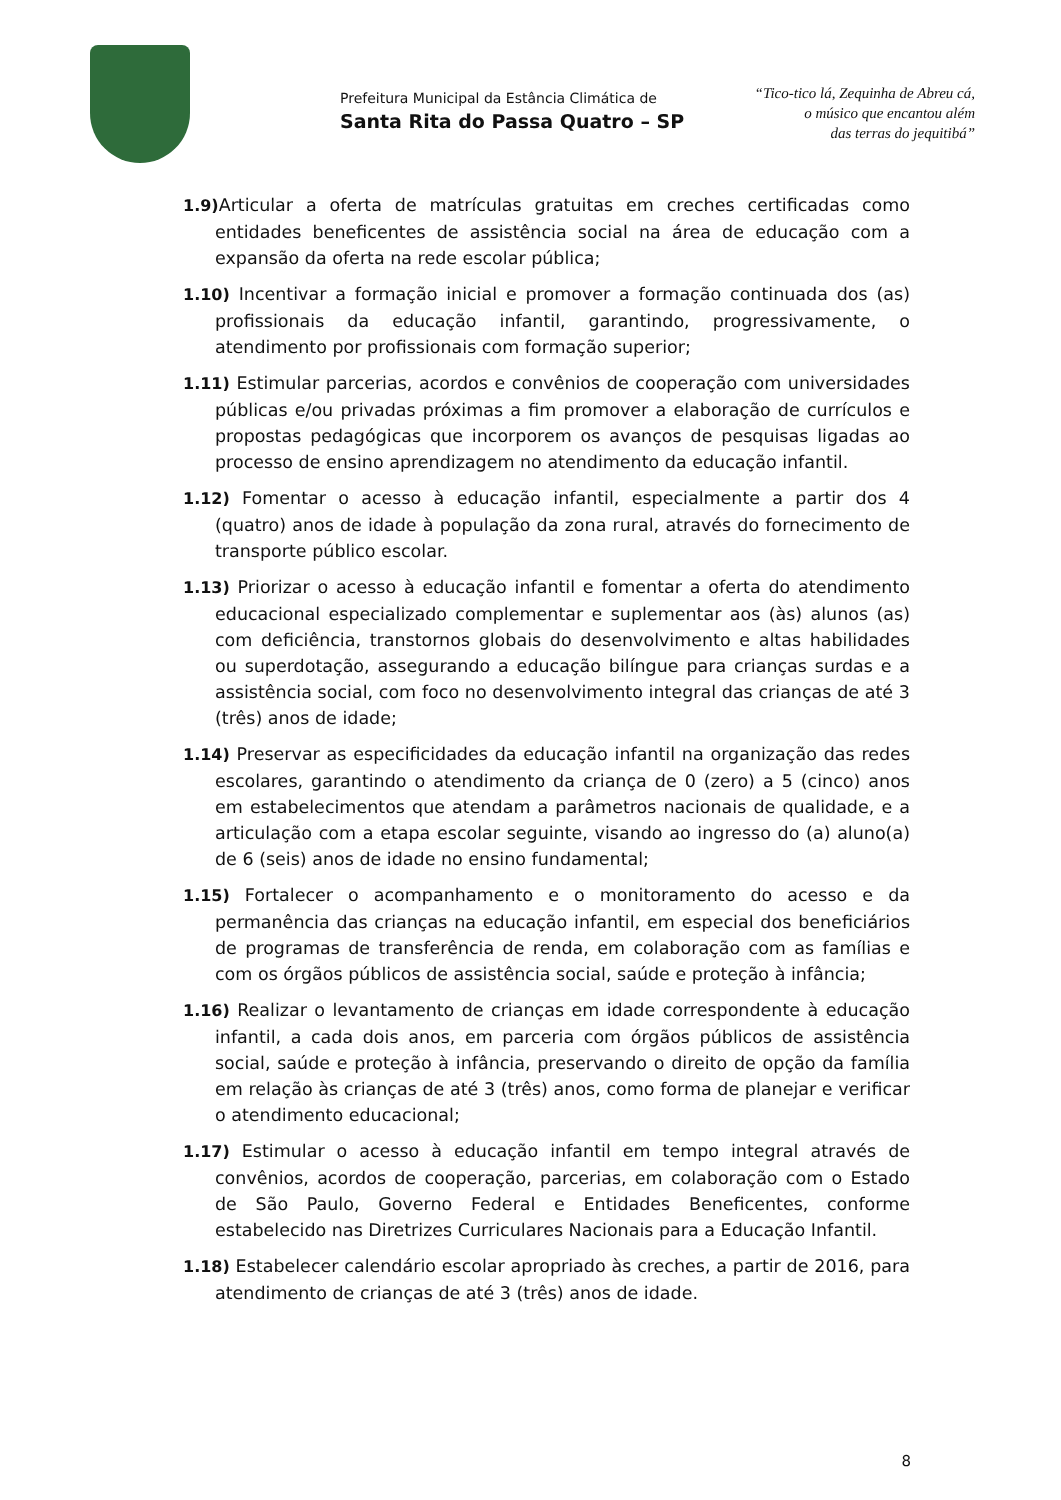Prefeitura Municipal da Estância Climática de
Santa Rita do Passa Quatro – SP
“Tico-tico lá, Zequinha de Abreu cá,
o músico que encantou além
das terras do jequitibá”
1.9) Articular a oferta de matrículas gratuitas em creches certificadas como entidades beneficentes de assistência social na área de educação com a expansão da oferta na rede escolar pública;
1.10) Incentivar a formação inicial e promover a formação continuada dos (as) profissionais da educação infantil, garantindo, progressivamente, o atendimento por profissionais com formação superior;
1.11) Estimular parcerias, acordos e convênios de cooperação com universidades públicas e/ou privadas próximas a fim promover a elaboração de currículos e propostas pedagógicas que incorporem os avanços de pesquisas ligadas ao processo de ensino aprendizagem no atendimento da educação infantil.
1.12) Fomentar o acesso à educação infantil, especialmente a partir dos 4 (quatro) anos de idade à população da zona rural, através do fornecimento de transporte público escolar.
1.13) Priorizar o acesso à educação infantil e fomentar a oferta do atendimento educacional especializado complementar e suplementar aos (às) alunos (as) com deficiência, transtornos globais do desenvolvimento e altas habilidades ou superdotação, assegurando a educação bilíngue para crianças surdas e a assistência social, com foco no desenvolvimento integral das crianças de até 3 (três) anos de idade;
1.14) Preservar as especificidades da educação infantil na organização das redes escolares, garantindo o atendimento da criança de 0 (zero) a 5 (cinco) anos em estabelecimentos que atendam a parâmetros nacionais de qualidade, e a articulação com a etapa escolar seguinte, visando ao ingresso do (a) aluno(a) de 6 (seis) anos de idade no ensino fundamental;
1.15) Fortalecer o acompanhamento e o monitoramento do acesso e da permanência das crianças na educação infantil, em especial dos beneficiários de programas de transferência de renda, em colaboração com as famílias e com os órgãos públicos de assistência social, saúde e proteção à infância;
1.16) Realizar o levantamento de crianças em idade correspondente à educação infantil, a cada dois anos, em parceria com órgãos públicos de assistência social, saúde e proteção à infância, preservando o direito de opção da família em relação às crianças de até 3 (três) anos, como forma de planejar e verificar o atendimento educacional;
1.17) Estimular o acesso à educação infantil em tempo integral através de convênios, acordos de cooperação, parcerias, em colaboração com o Estado de São Paulo, Governo Federal e Entidades Beneficentes, conforme estabelecido nas Diretrizes Curriculares Nacionais para a Educação Infantil.
1.18) Estabelecer calendário escolar apropriado às creches, a partir de 2016, para atendimento de crianças de até 3 (três) anos de idade.
8